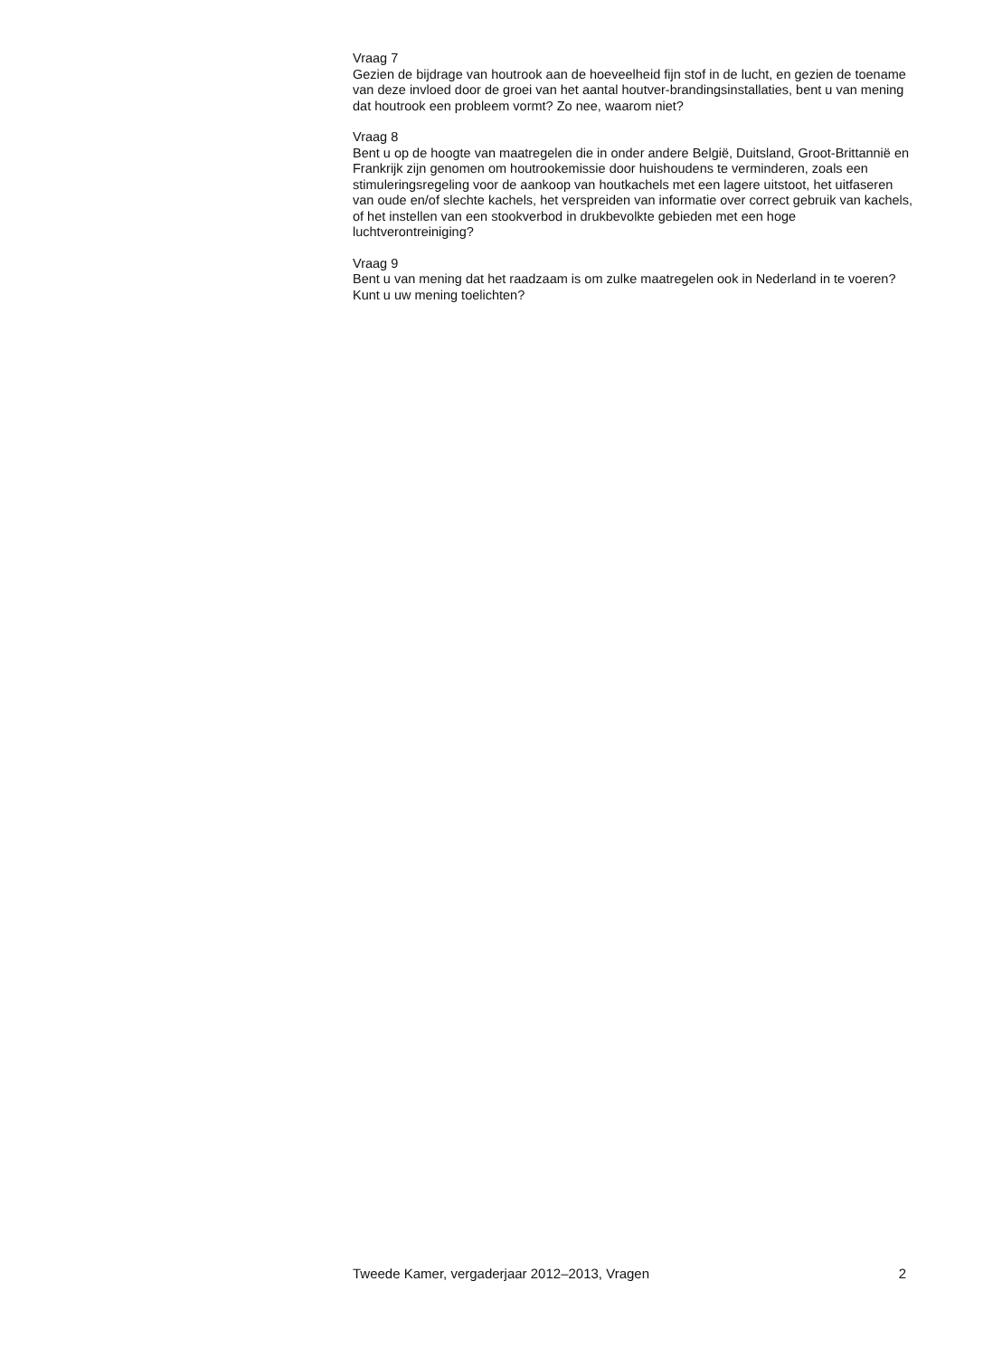Vraag 7
Gezien de bijdrage van houtrook aan de hoeveelheid fijn stof in de lucht, en gezien de toename van deze invloed door de groei van het aantal houtver-brandingsinstallaties, bent u van mening dat houtrook een probleem vormt? Zo nee, waarom niet?
Vraag 8
Bent u op de hoogte van maatregelen die in onder andere België, Duitsland, Groot-Brittannië en Frankrijk zijn genomen om houtrookemissie door huishoudens te verminderen, zoals een stimuleringsregeling voor de aankoop van houtkachels met een lagere uitstoot, het uitfaseren van oude en/of slechte kachels, het verspreiden van informatie over correct gebruik van kachels, of het instellen van een stookverbod in drukbevolkte gebieden met een hoge luchtverontreiniging?
Vraag 9
Bent u van mening dat het raadzaam is om zulke maatregelen ook in Nederland in te voeren? Kunt u uw mening toelichten?
Tweede Kamer, vergaderjaar 2012–2013, Vragen 2